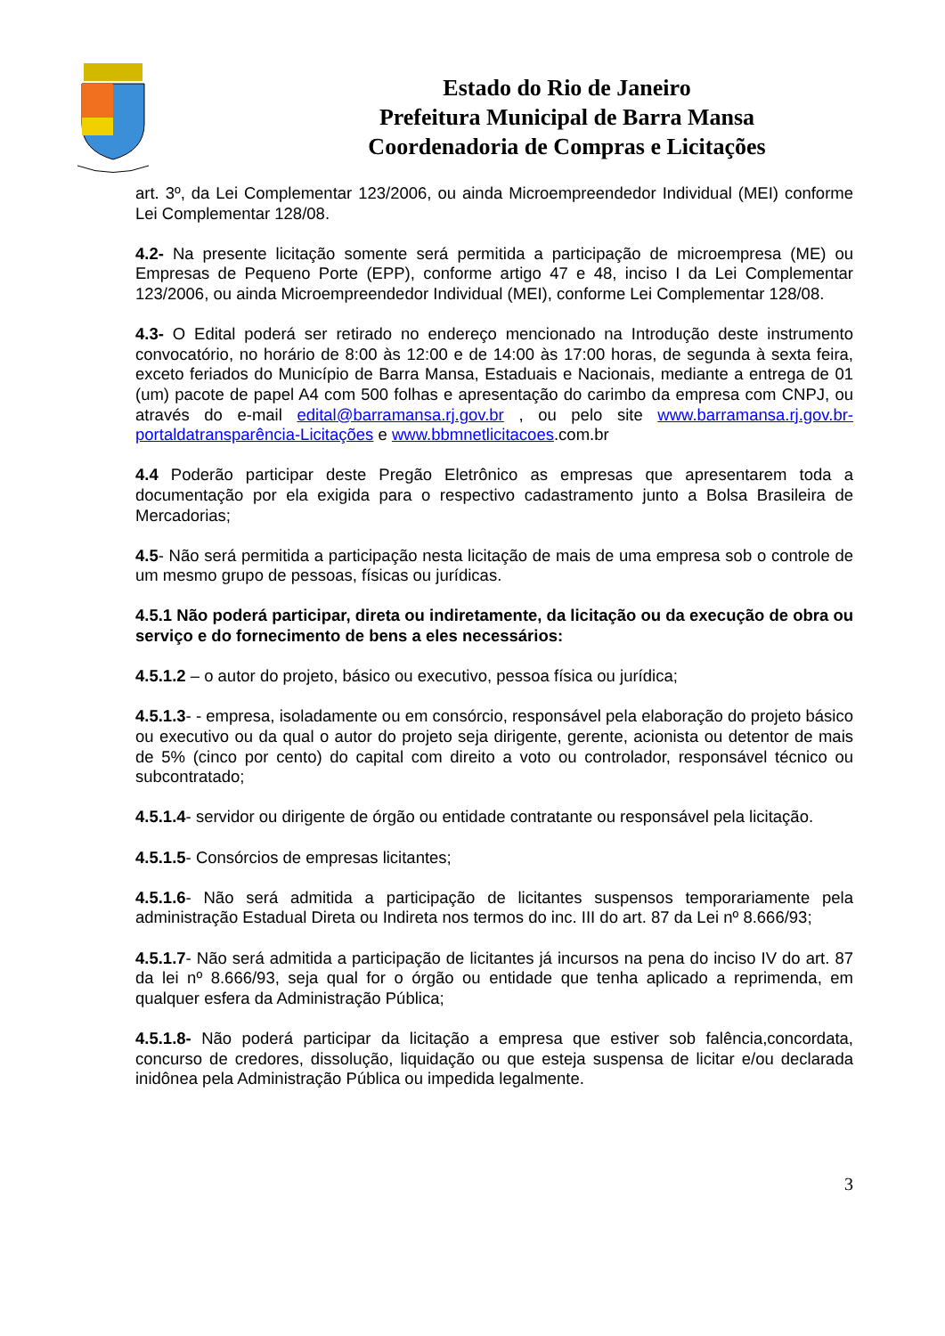Estado do Rio de Janeiro
Prefeitura Municipal de Barra Mansa
Coordenadoria de Compras e Licitações
art. 3º, da Lei Complementar 123/2006, ou ainda Microempreendedor Individual (MEI) conforme Lei Complementar 128/08.
4.2- Na presente licitação somente será permitida a participação de microempresa (ME) ou Empresas de Pequeno Porte (EPP), conforme artigo 47 e 48, inciso I da Lei Complementar 123/2006, ou ainda Microempreendedor Individual (MEI), conforme Lei Complementar 128/08.
4.3- O Edital poderá ser retirado no endereço mencionado na Introdução deste instrumento convocatório, no horário de 8:00 às 12:00 e de 14:00 às 17:00 horas, de segunda à sexta feira, exceto feriados do Município de Barra Mansa, Estaduais e Nacionais, mediante a entrega de 01 (um) pacote de papel A4 com 500 folhas e apresentação do carimbo da empresa com CNPJ, ou através do e-mail edital@barramansa.rj.gov.br , ou pelo site www.barramansa.rj.gov.br-portaldatransparência-Licitações e www.bbmnetlicitacoes.com.br
4.4 Poderão participar deste Pregão Eletrônico as empresas que apresentarem toda a documentação por ela exigida para o respectivo cadastramento junto a Bolsa Brasileira de Mercadorias;
4.5- Não será permitida a participação nesta licitação de mais de uma empresa sob o controle de um mesmo grupo de pessoas, físicas ou jurídicas.
4.5.1 Não poderá participar, direta ou indiretamente, da licitação ou da execução de obra ou serviço e do fornecimento de bens a eles necessários:
4.5.1.2 – o autor do projeto, básico ou executivo, pessoa física ou jurídica;
4.5.1.3- - empresa, isoladamente ou em consórcio, responsável pela elaboração do projeto básico ou executivo ou da qual o autor do projeto seja dirigente, gerente, acionista ou detentor de mais de 5% (cinco por cento) do capital com direito a voto ou controlador, responsável técnico ou subcontratado;
4.5.1.4- servidor ou dirigente de órgão ou entidade contratante ou responsável pela licitação.
4.5.1.5- Consórcios de empresas licitantes;
4.5.1.6- Não será admitida a participação de licitantes suspensos temporariamente pela administração Estadual Direta ou Indireta nos termos do inc. III do art. 87 da Lei nº 8.666/93;
4.5.1.7- Não será admitida a participação de licitantes já incursos na pena do inciso IV do art. 87 da lei nº 8.666/93, seja qual for o órgão ou entidade que tenha aplicado a reprimenda, em qualquer esfera da Administração Pública;
4.5.1.8- Não poderá participar da licitação a empresa que estiver sob falência,concordata, concurso de credores, dissolução, liquidação ou que esteja suspensa de licitar e/ou declarada inidônea pela Administração Pública ou impedida legalmente.
3